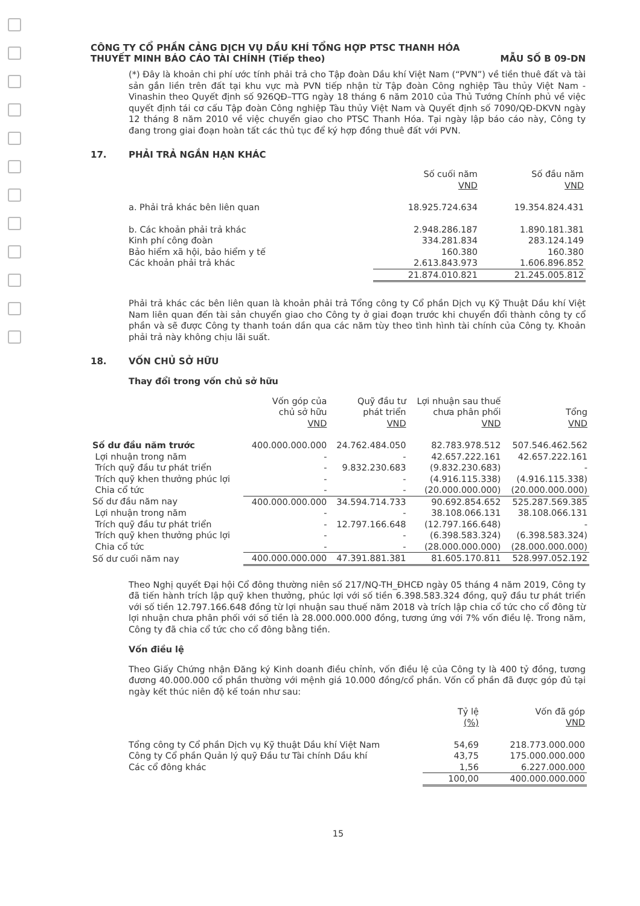CÔNG TY CỔ PHẦN CẢNG DỊCH VỤ DẦU KHÍ TỔNG HỢP PTSC THANH HÓA
THUYẾT MINH BÁO CÁO TÀI CHÍNH (Tiếp theo) MẪU SỐ B 09-DN
(*) Đây là khoản chi phí ước tính phải trả cho Tập đoàn Dầu khí Việt Nam (“PVN”) về tiền thuê đất và tài sản gắn liền trên đất tại khu vực mà PVN tiếp nhận từ Tập đoàn Công nghiệp Tàu thủy Việt Nam - Vinashin theo Quyết định số 926QĐ–TTG ngày 18 tháng 6 năm 2010 của Thủ Tướng Chính phủ về việc quyết định tái cơ cấu Tập đoàn Công nghiệp Tàu thủy Việt Nam và Quyết định số 7090/QĐ-DKVN ngày 12 tháng 8 năm 2010 về việc chuyển giao cho PTSC Thanh Hóa. Tại ngày lập báo cáo này, Công ty đang trong giai đoạn hoàn tất các thủ tục để ký hợp đồng thuê đất với PVN.
17. PHẢI TRẢ NGẮN HẠN KHÁC
| | Số cuối năm VND | Số đầu năm VND |
| a. Phải trả khác bên liên quan | 18.925.724.634 | 19.354.824.431 |
| b. Các khoản phải trả khác | 2.948.286.187 | 1.890.181.381 |
| Kinh phí công đoàn | 334.281.834 | 283.124.149 |
| Bảo hiểm xã hội, bảo hiểm y tế | 160.380 | 160.380 |
| Các khoản phải trả khác | 2.613.843.973 | 1.606.896.852 |
| | 21.874.010.821 | 21.245.005.812 |
Phải trả khác các bên liên quan là khoản phải trả Tổng công ty Cổ phần Dịch vụ Kỹ Thuật Dầu khí Việt Nam liên quan đến tài sản chuyển giao cho Công ty ở giai đoạn trước khi chuyển đổi thành công ty cổ phần và sẽ được Công ty thanh toán dần qua các năm tùy theo tình hình tài chính của Công ty. Khoản phải trả này không chịu lãi suất.
18. VỐN CHỦ SỞ HỮU
Thay đổi trong vốn chủ sở hữu
| | Vốn góp của chủ sở hữu VND | Quỹ đầu tư phát triển VND | Lợi nhuận sau thuế chưa phân phối VND | Tổng VND |
| Số dư đầu năm trước | 400.000.000.000 | 24.762.484.050 | 82.783.978.512 | 507.546.462.562 |
| Lợi nhuận trong năm | - | - | 42.657.222.161 | 42.657.222.161 |
| Trích quỹ đầu tư phát triển | - | 9.832.230.683 | (9.832.230.683) | - |
| Trích quỹ khen thưởng phúc lợi | - | - | (4.916.115.338) | (4.916.115.338) |
| Chia cổ tức | - | - | (20.000.000.000) | (20.000.000.000) |
| Số dư đầu năm nay | 400.000.000.000 | 34.594.714.733 | 90.692.854.652 | 525.287.569.385 |
| Lợi nhuận trong năm | - | - | 38.108.066.131 | 38.108.066.131 |
| Trích quỹ đầu tư phát triển | - | 12.797.166.648 | (12.797.166.648) | - |
| Trích quỹ khen thưởng phúc lợi | - | - | (6.398.583.324) | (6.398.583.324) |
| Chia cổ tức | - | - | (28.000.000.000) | (28.000.000.000) |
| Số dư cuối năm nay | 400.000.000.000 | 47.391.881.381 | 81.605.170.811 | 528.997.052.192 |
Theo Nghị quyết Đại hội Cổ đông thường niên số 217/NQ-TH_ĐHCĐ ngày 05 tháng 4 năm 2019, Công ty đã tiến hành trích lập quỹ khen thưởng, phúc lợi với số tiền 6.398.583.324 đồng, quỹ đầu tư phát triển với số tiền 12.797.166.648 đồng từ lợi nhuận sau thuế năm 2018 và trích lập chia cổ tức cho cổ đông từ lợi nhuận chưa phân phối với số tiền là 28.000.000.000 đồng, tương ứng với 7% vốn điều lệ. Trong năm, Công ty đã chia cổ tức cho cổ đông bằng tiền.
Vốn điều lệ
Theo Giấy Chứng nhận Đăng ký Kinh doanh điều chỉnh, vốn điều lệ của Công ty là 400 tỷ đồng, tương đương 40.000.000 cổ phần thường với mệnh giá 10.000 đồng/cổ phần. Vốn cổ phần đã được góp đủ tại ngày kết thúc niên độ kế toán như sau:
| | Tỷ lệ (%) | Vốn đã góp VND |
| Tổng công ty Cổ phần Dịch vụ Kỹ thuật Dầu khí Việt Nam | 54,69 | 218.773.000.000 |
| Công ty Cổ phần Quản lý quỹ Đầu tư Tài chính Dầu khí | 43,75 | 175.000.000.000 |
| Các cổ đông khác | 1,56 | 6.227.000.000 |
| | 100,00 | 400.000.000.000 |
15